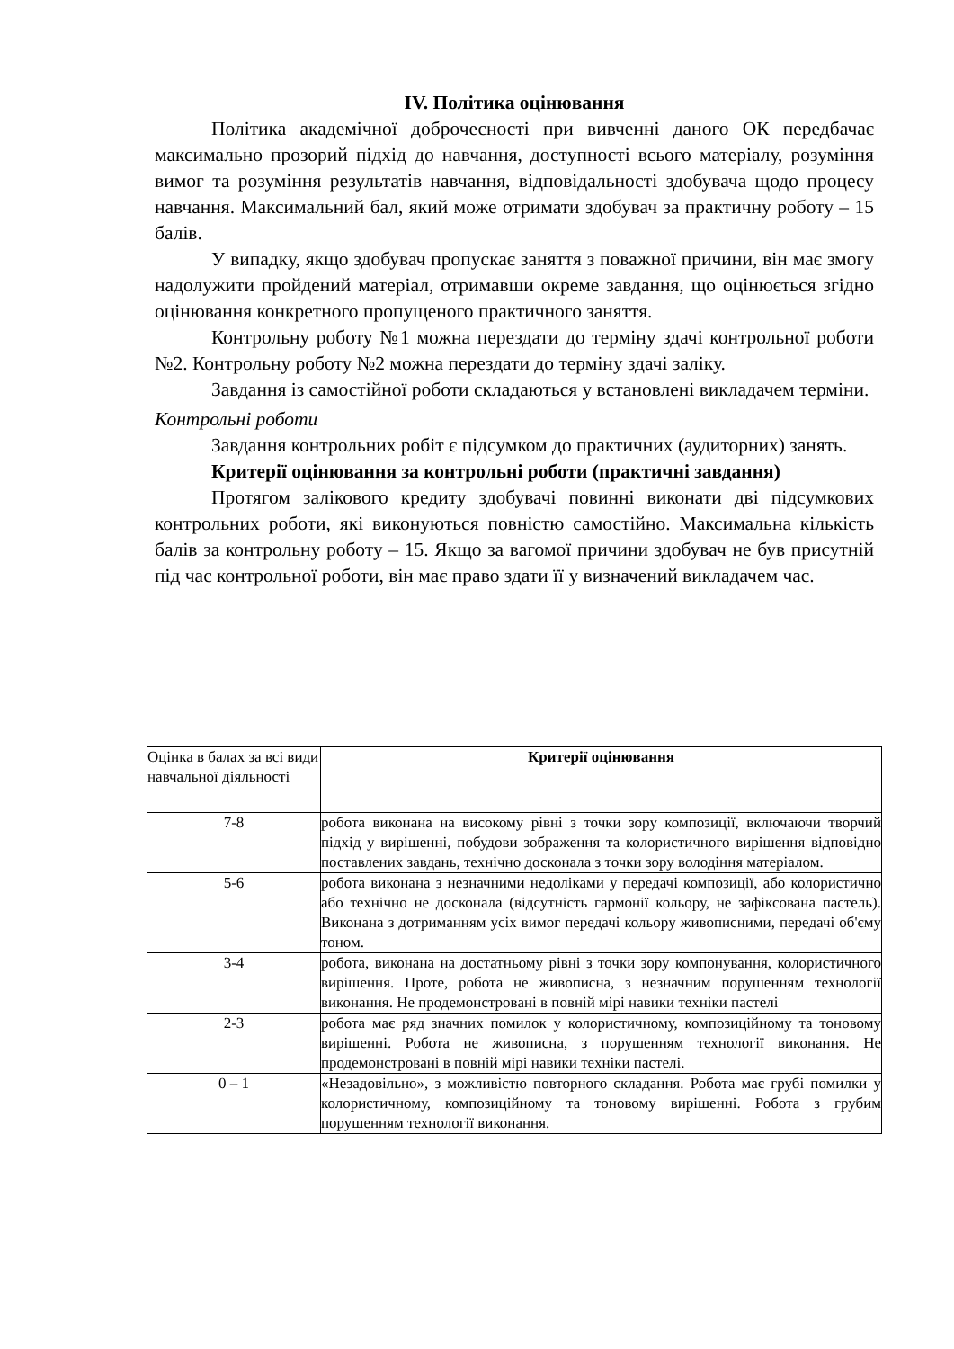IV. Політика оцінювання
Політика академічної доброчесності при вивченні даного ОК передбачає максимально прозорий підхід до навчання, доступності всього матеріалу, розуміння вимог та розуміння результатів навчання, відповідальності здобувача щодо процесу навчання. Максимальний бал, який може отримати здобувач за практичну роботу – 15 балів.
У випадку, якщо здобувач пропускає заняття з поважної причини, він має змогу надолужити пройдений матеріал, отримавши окреме завдання, що оцінюється згідно оцінювання конкретного пропущеного практичного заняття.
Контрольну роботу №1 можна перездати до терміну здачі контрольної роботи №2. Контрольну роботу №2 можна перездати до терміну здачі заліку.
Завдання із самостійної роботи складаються у встановлені викладачем терміни.
Контрольні роботи
Завдання контрольних робіт є підсумком до практичних (аудиторних) занять.
Критерії оцінювання за контрольні роботи (практичні завдання)
Протягом залікового кредиту здобувачі повинні виконати дві підсумкових контрольних роботи, які виконуються повністю самостійно. Максимальна кількість балів за контрольну роботу – 15. Якщо за вагомої причини здобувач не був присутній під час контрольної роботи, він має право здати її у визначений викладачем час.
| Оцінка в балах за всі види навчальної діяльності | Критерії оцінювання |
| 7-8 | робота виконана на високому рівні з точки зору композиції, включаючи творчий підхід у вирішенні, побудови зображення та колористичного вирішення відповідно поставлених завдань, технічно досконала з точки зору володіння матеріалом. |
| 5-6 | робота виконана з незначними недоліками у передачі композиції, або колористично або технічно не досконала (відсутність гармонії кольору, не зафіксована пастель). Виконана з дотриманням усіх вимог передачі кольору живописними, передачі об'єму тоном. |
| 3-4 | робота, виконана на достатньому рівні з точки зору компонування, колористичного вирішення. Проте, робота не живописна, з незначним порушенням технології виконання. Не продемонстровані в повній мірі навики техніки пастелі |
| 2-3 | робота має ряд значних помилок у колористичному, композиційному та тоновому вирішенні. Робота не живописна, з порушенням технології виконання. Не продемонстровані в повній мірі навики техніки пастелі. |
| 0 – 1 | «Незадовільно», з можливістю повторного складання. Робота має грубі помилки у колористичному, композиційному та тоновому вирішенні. Робота з грубим порушенням технології виконання. |